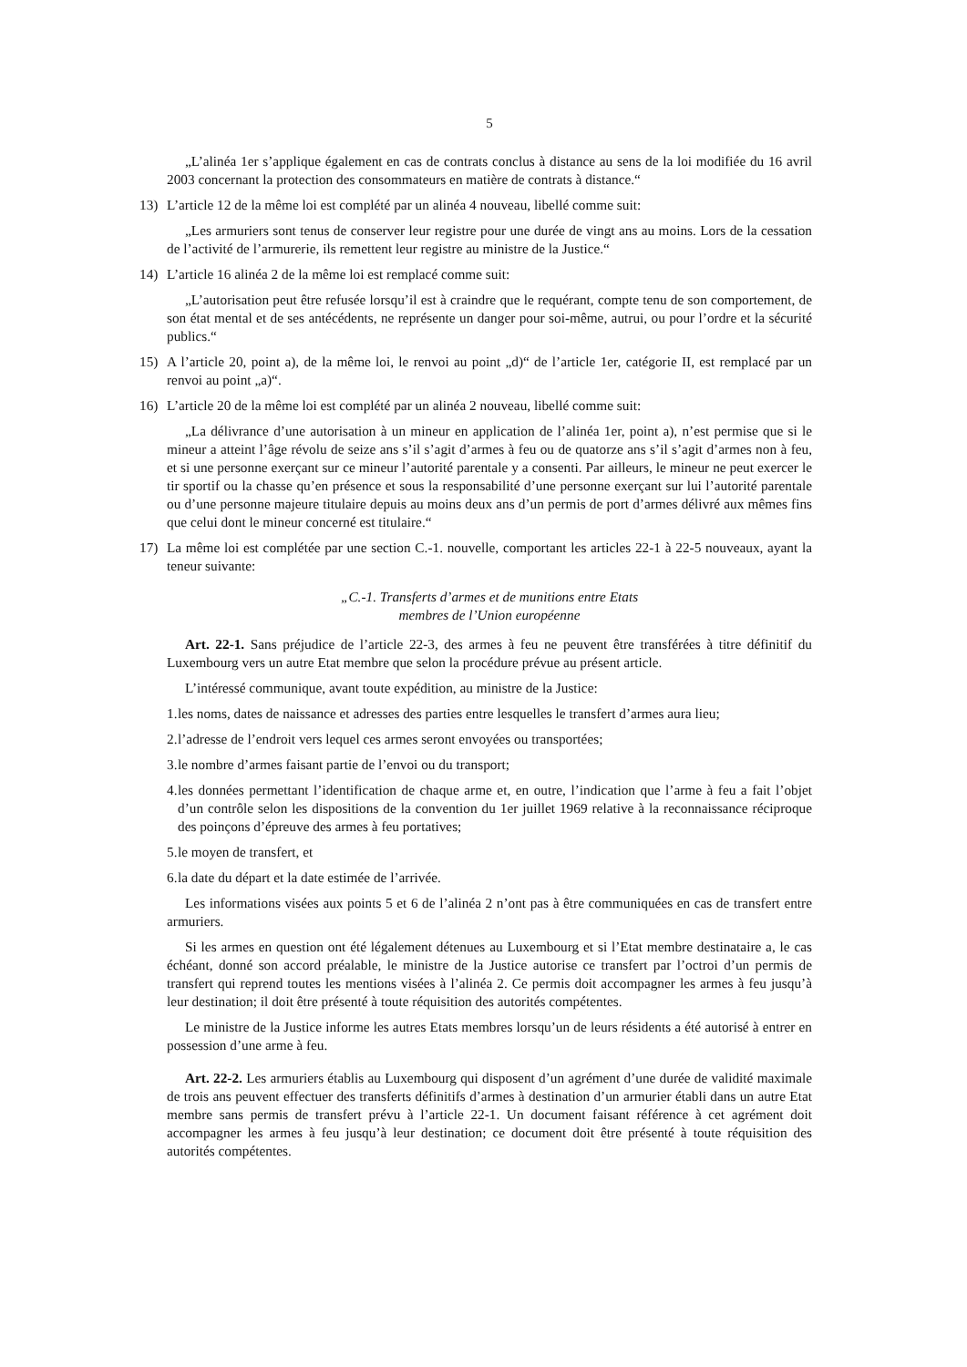5
„L’alinéa 1er s’applique également en cas de contrats conclus à distance au sens de la loi modifiée du 16 avril 2003 concernant la protection des consommateurs en matière de contrats à distance.“
13) L’article 12 de la même loi est complété par un alinéa 4 nouveau, libellé comme suit:
„Les armuriers sont tenus de conserver leur registre pour une durée de vingt ans au moins. Lors de la cessation de l’activité de l’armurerie, ils remettent leur registre au ministre de la Justice.“
14) L’article 16 alinéa 2 de la même loi est remplacé comme suit:
„L’autorisation peut être refusée lorsqu’il est à craindre que le requérant, compte tenu de son comportement, de son état mental et de ses antécédents, ne représente un danger pour soi-même, autrui, ou pour l’ordre et la sécurité publics.“
15) A l’article 20, point a), de la même loi, le renvoi au point „d)“ de l’article 1er, catégorie II, est remplacé par un renvoi au point „a)“.
16) L’article 20 de la même loi est complété par un alinéa 2 nouveau, libellé comme suit:
„La délivrance d’une autorisation à un mineur en application de l’alinéa 1er, point a), n’est permise que si le mineur a atteint l’âge révolu de seize ans s’il s’agit d’armes à feu ou de quatorze ans s’il s’agit d’armes non à feu, et si une personne exerçant sur ce mineur l’autorité parentale y a consenti. Par ailleurs, le mineur ne peut exercer le tir sportif ou la chasse qu’en présence et sous la responsabilité d’une personne exerçant sur lui l’autorité parentale ou d’une personne majeure titulaire depuis au moins deux ans d’un permis de port d’armes délivré aux mêmes fins que celui dont le mineur concerné est titulaire.“
17) La même loi est complétée par une section C.-1. nouvelle, comportant les articles 22-1 à 22-5 nouveaux, ayant la teneur suivante:
„C.-1. Transferts d’armes et de munitions entre Etats
membres de l’Union européenne
Art. 22-1. Sans préjudice de l’article 22-3, des armes à feu ne peuvent être transférées à titre définitif du Luxembourg vers un autre Etat membre que selon la procédure prévue au présent article.
L’intéressé communique, avant toute expédition, au ministre de la Justice:
1. les noms, dates de naissance et adresses des parties entre lesquelles le transfert d’armes aura lieu;
2. l’adresse de l’endroit vers lequel ces armes seront envoyées ou transportées;
3. le nombre d’armes faisant partie de l’envoi ou du transport;
4. les données permettant l’identification de chaque arme et, en outre, l’indication que l’arme à feu a fait l’objet d’un contrôle selon les dispositions de la convention du 1er juillet 1969 relative à la reconnaissance réciproque des poinçons d’épreuve des armes à feu portatives;
5. le moyen de transfert, et
6. la date du départ et la date estimée de l’arrivée.
Les informations visées aux points 5 et 6 de l’alinéa 2 n’ont pas à être communiquées en cas de transfert entre armuriers.
Si les armes en question ont été légalement détenues au Luxembourg et si l’Etat membre destinataire a, le cas échéant, donné son accord préalable, le ministre de la Justice autorise ce transfert par l’octroi d’un permis de transfert qui reprend toutes les mentions visées à l’alinéa 2. Ce permis doit accompagner les armes à feu jusqu’à leur destination; il doit être présenté à toute réquisition des autorités compétentes.
Le ministre de la Justice informe les autres Etats membres lorsqu’un de leurs résidents a été autorisé à entrer en possession d’une arme à feu.
Art. 22-2. Les armuriers établis au Luxembourg qui disposent d’un agrément d’une durée de validité maximale de trois ans peuvent effectuer des transferts définitifs d’armes à destination d’un armurier établi dans un autre Etat membre sans permis de transfert prévu à l’article 22-1. Un document faisant référence à cet agrément doit accompagner les armes à feu jusqu’à leur destination; ce document doit être présenté à toute réquisition des autorités compétentes.